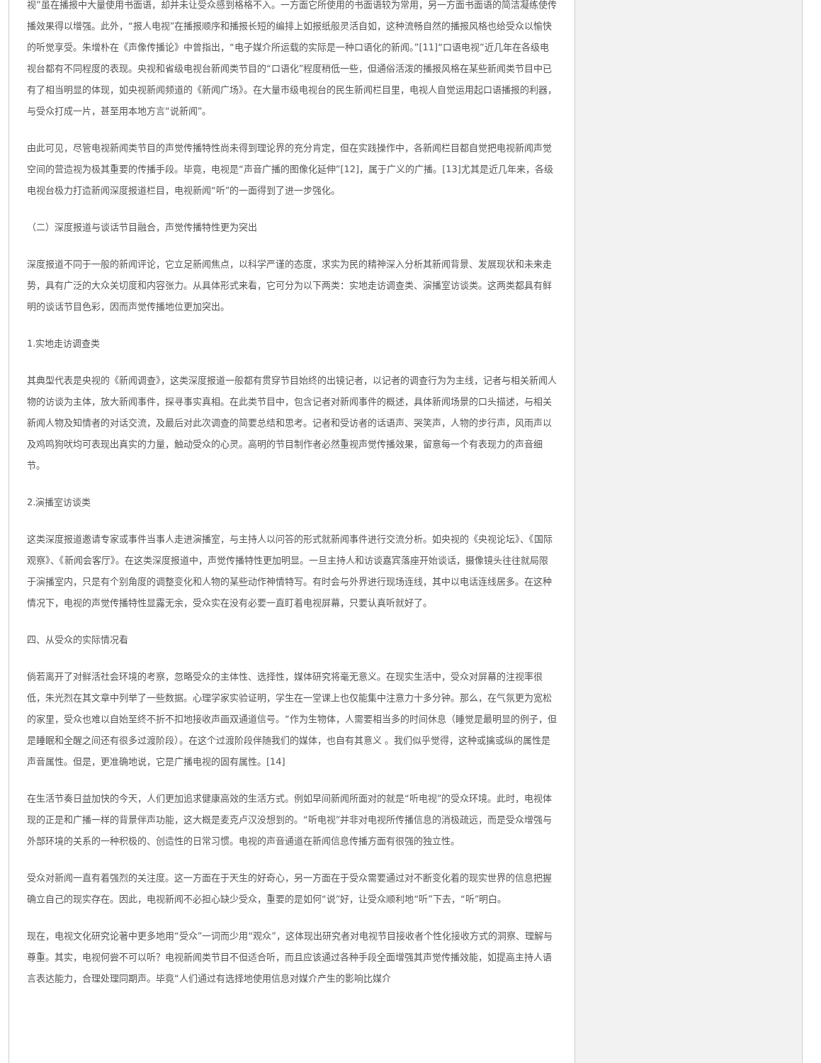视”虽在播报中大量使用书面语，却并未让受众感到格格不入。一方面它所使用的书面语较为常用，另一方面书面语的简洁凝练使传播效果得以增强。此外，“报人电视”在播报顺序和播报长短的编排上如报纸般灵活自如，这种流畅自然的播报风格也给受众以愉快的听觉享受。朱增朴在《声像传播论》中曾指出，“电子媒介所运载的实际是一种口语化的新闻。”[11]“口语电视”近几年在各级电视台都有不同程度的表现。央视和省级电视台新闻类节目的“口语化”程度稍低一些，但通俗活泼的播报风格在某些新闻类节目中已有了相当明显的体现，如央视新闻频道的《新闻广场》。在大量市级电视台的民生新闻栏目里，电视人自觉运用起口语播报的利器，与受众打成一片，甚至用本地方言“说新闻”。
由此可见，尽管电视新闻类节目的声觉传播特性尚未得到理论界的充分肯定，但在实践操作中，各新闻栏目都自觉把电视新闻声觉空间的营造视为极其重要的传播手段。毕竟，电视是“声音广播的图像化延伸”[12]，属于广义的广播。[13]尤其是近几年来，各级电视台极力打造新闻深度报道栏目，电视新闻“听”的一面得到了进一步强化。
（二）深度报道与谈话节目融合，声觉传播特性更为突出
深度报道不同于一般的新闻评论，它立足新闻焦点，以科学严谨的态度，求实为民的精神深入分析其新闻背景、发展现状和未来走势，具有广泛的大众关切度和内容张力。从具体形式来看，它可分为以下两类：实地走访调查类、演播室访谈类。这两类都具有鲜明的谈话节目色彩，因而声觉传播地位更加突出。
1.实地走访调查类
其典型代表是央视的《新闻调查》，这类深度报道一般都有贯穿节目始终的出镜记者，以记者的调查行为为主线，记者与相关新闻人物的访谈为主体，放大新闻事件，探寻事实真相。在此类节目中，包含记者对新闻事件的概述，具体新闻场景的口头描述，与相关新闻人物及知情者的对话交流，及最后对此次调查的简要总结和思考。记者和受访者的话语声、哭笑声，人物的步行声，风雨声以及鸡鸣狗吠均可表现出真实的力量，触动受众的心灵。高明的节目制作者必然重视声觉传播效果，留意每一个有表现力的声音细节。
2.演播室访谈类
这类深度报道邀请专家或事件当事人走进演播室，与主持人以问答的形式就新闻事件进行交流分析。如央视的《央视论坛》、《国际观察》、《新闻会客厅》。在这类深度报道中，声觉传播特性更加明显。一旦主持人和访谈嘉宾落座开始谈话，摄像镜头往往就局限于演播室内，只是有个别角度的调整变化和人物的某些动作神情特写。有时会与外界进行现场连线，其中以电话连线居多。在这种情况下，电视的声觉传播特性显露无余，受众实在没有必要一直盯着电视屏幕，只要认真听就好了。
四、从受众的实际情况看
倘若离开了对鲜活社会环境的考察，忽略受众的主体性、选择性，媒体研究将毫无意义。在现实生活中，受众对屏幕的注视率很低，朱光烈在其文章中列举了一些数据。心理学家实验证明，学生在一堂课上也仅能集中注意力十多分钟。那么，在气氛更为宽松的家里，受众也难以自始至终不折不扣地接收声画双通道信号。“作为生物体，人需要相当多的时间休息（睡觉是最明显的例子，但是睡眠和全醒之间还有很多过渡阶段）。在这个过渡阶段伴随我们的媒体，也自有其意义 。我们似乎觉得，这种或擒或纵的属性是声音属性。但是，更准确地说，它是广播电视的固有属性。[14]
在生活节奏日益加快的今天，人们更加追求健康高效的生活方式。例如早间新闻所面对的就是“听电视”的受众环境。此时，电视体现的正是和广播一样的背景伴声功能，这大概是麦克卢汉没想到的。“听电视”并非对电视所传播信息的消极疏远，而是受众增强与外部环境的关系的一种积极的、创造性的日常习惯。电视的声音通道在新闻信息传播方面有很强的独立性。
受众对新闻一直有着强烈的关注度。这一方面在于天生的好奇心，另一方面在于受众需要通过对不断变化着的现实世界的信息把握确立自己的现实存在。因此，电视新闻不必担心缺少受众，重要的是如何“说”好，让受众顺利地“听”下去，“听”明白。
现在，电视文化研究论著中更多地用“受众”一词而少用“观众”，这体现出研究者对电视节目接收者个性化接收方式的洞察、理解与尊重。其实，电视何尝不可以听？电视新闻类节目不但适合听，而且应该通过各种手段全面增强其声觉传播效能，如提高主持人语言表达能力，合理处理同期声。毕竟“人们通过有选择地使用信息对媒介产生的影响比媒介